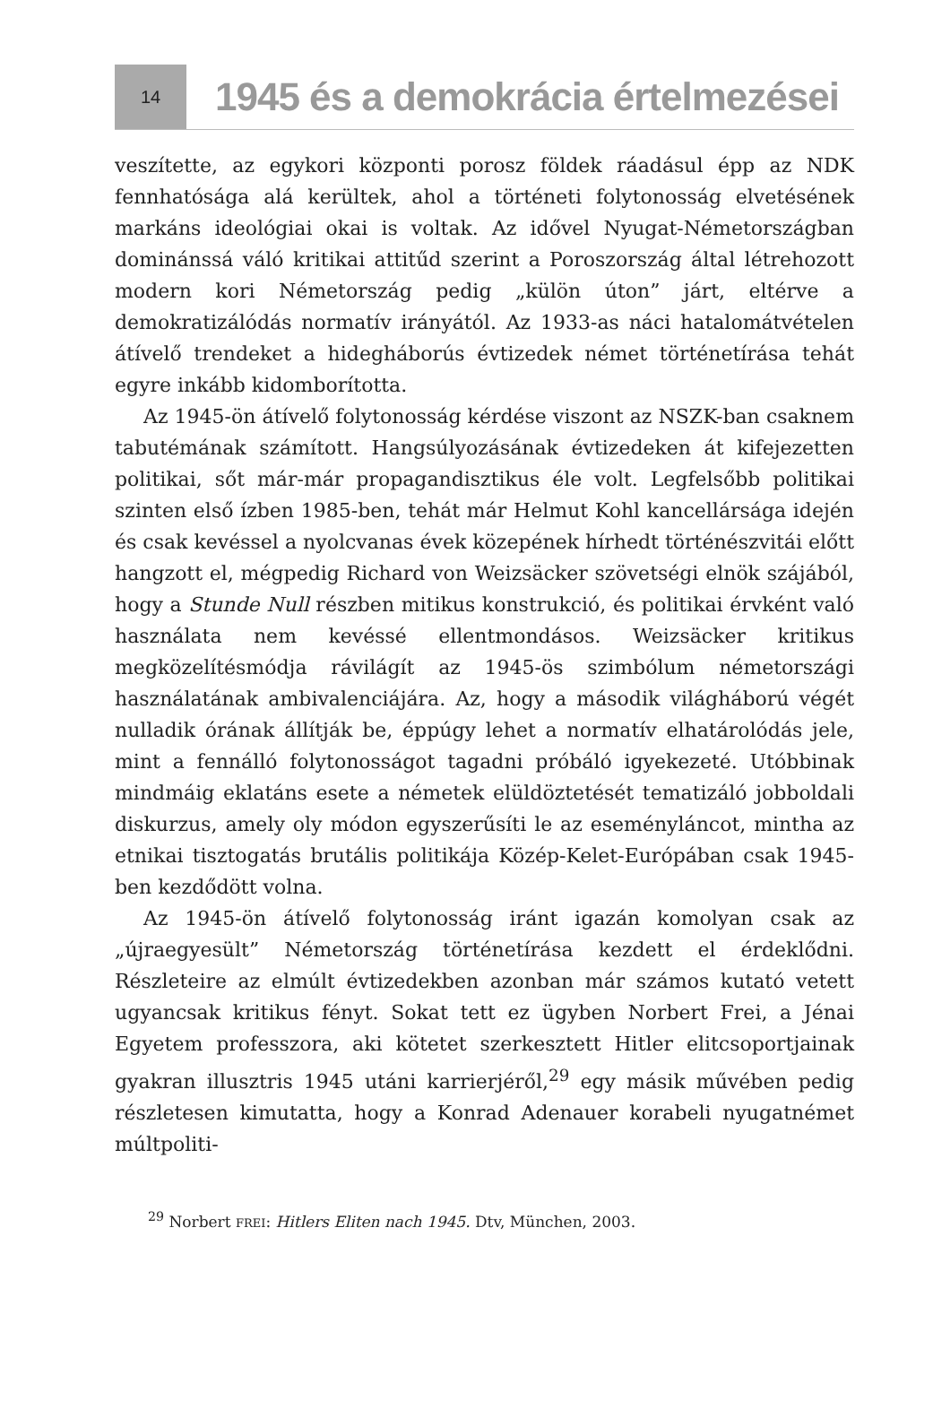14
1945 és a demokrácia értelmezései
veszítette, az egykori központi porosz földek ráadásul épp az NDK fennhatósága alá kerültek, ahol a történeti folytonosság elvetésének markáns ideológiai okai is voltak. Az idővel Nyugat-Németországban dominánssá váló kritikai attitűd szerint a Poroszország által létrehozott modern kori Németország pedig „külön úton” járt, eltérve a demokratizálódás normatív irányától. Az 1933-as náci hatalomátvételen átívelő trendeket a hidegháborús évtizedek német történetírása tehát egyre inkább kidomborította.
Az 1945-ön átívelő folytonosság kérdése viszont az NSZK-ban csaknem tabutémának számított. Hangsúlyozásának évtizedeken át kifejezetten politikai, sőt már-már propagandisztikus éle volt. Legfelsőbb politikai szinten első ízben 1985-ben, tehát már Helmut Kohl kancellársága idején és csak kevéssel a nyolcvanas évek közepének hírhedt történészvitái előtt hangzott el, mégpedig Richard von Weizsäcker szövetségi elnök szájából, hogy a Stunde Null részben mitikus konstrukció, és politikai érvként való használata nem kevéssé ellentmondásos. Weizsäcker kritikus megközelítésmódja rávilágít az 1945-ös szimbólum németországi használatának ambivalenciájára. Az, hogy a második világháború végét nulladik órának állítják be, éppúgy lehet a normatív elhatárolódás jele, mint a fennálló folytonosságot tagadni próbáló igyekezeté. Utóbbinak mindmáig eklatáns esete a németek elüldöztetését tematizáló jobboldali diskurzus, amely oly módon egyszerűsíti le az eseményláncot, mintha az etnikai tisztogatás brutális politikája Közép-Kelet-Európában csak 1945-ben kezdődött volna.
Az 1945-ön átívelő folytonosság iránt igazán komolyan csak az „újraegyesült” Németország történetírása kezdett el érdeklődni. Részleteire az elmúlt évtizedekben azonban már számos kutató vetett ugyancsak kritikus fényt. Sokat tett ez ügyben Norbert Frei, a Jénai Egyetem professzora, aki kötetet szerkesztett Hitler elitcsoportjainak gyakran illusztris 1945 utáni karrierjéről,<sup>29</sup> egy másik művében pedig részletesen kimutatta, hogy a Konrad Adenauer korabeli nyugatnémet múltpoliti-
<sup>29</sup> Norbert FREI: Hitlers Eliten nach 1945. Dtv, München, 2003.